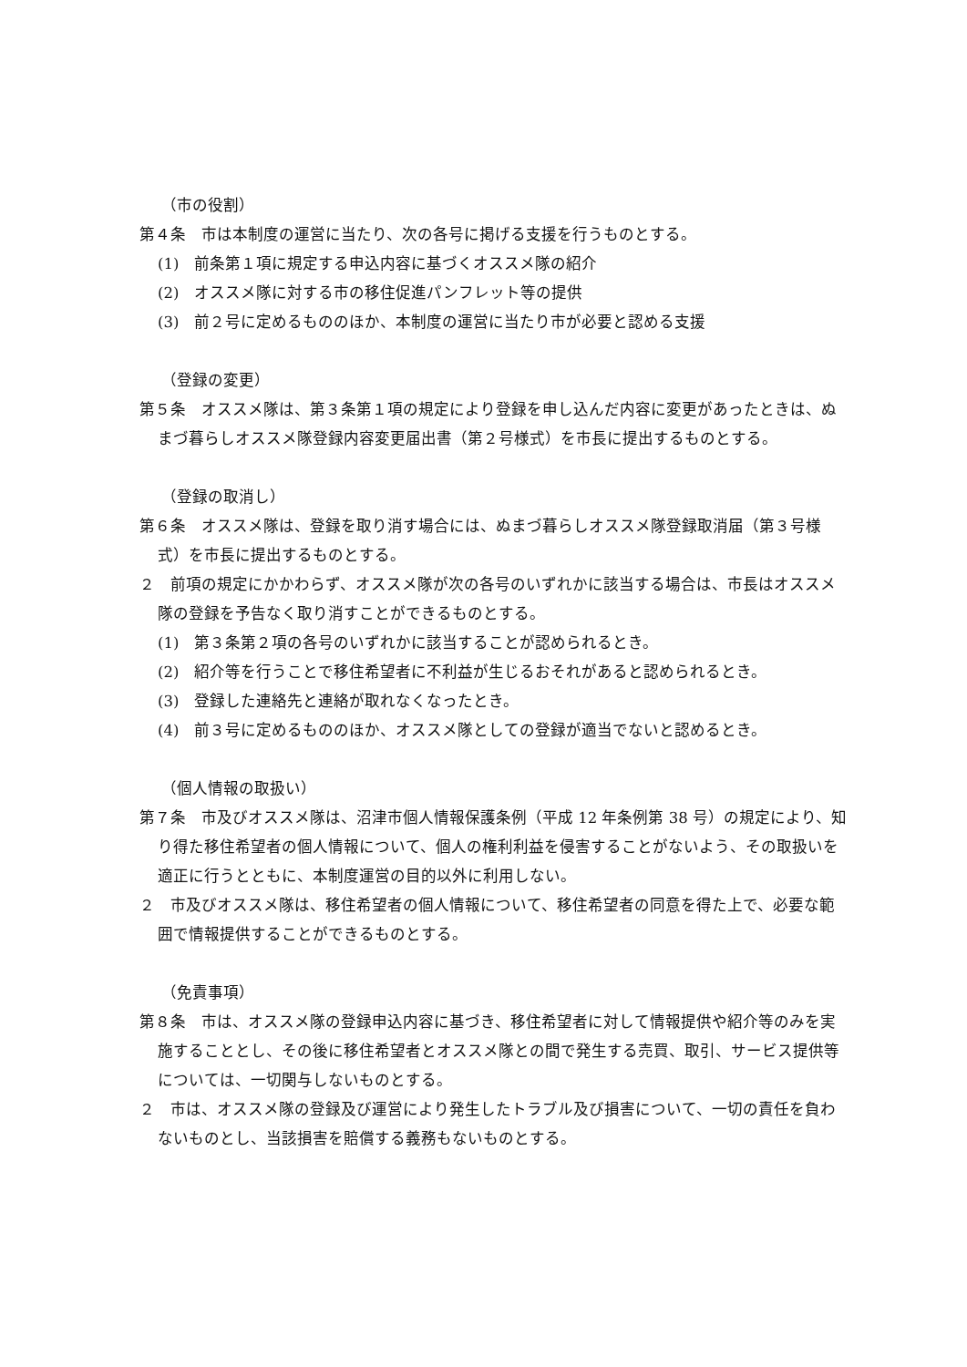（市の役割）
第４条　市は本制度の運営に当たり、次の各号に掲げる支援を行うものとする。
(1)　前条第１項に規定する申込内容に基づくオススメ隊の紹介
(2)　オススメ隊に対する市の移住促進パンフレット等の提供
(3)　前２号に定めるもののほか、本制度の運営に当たり市が必要と認める支援
（登録の変更）
第５条　オススメ隊は、第３条第１項の規定により登録を申し込んだ内容に変更があったときは、ぬまづ暮らしオススメ隊登録内容変更届出書（第２号様式）を市長に提出するものとする。
（登録の取消し）
第６条　オススメ隊は、登録を取り消す場合には、ぬまづ暮らしオススメ隊登録取消届（第３号様式）を市長に提出するものとする。
２　前項の規定にかかわらず、オススメ隊が次の各号のいずれかに該当する場合は、市長はオススメ隊の登録を予告なく取り消すことができるものとする。
(1)　第３条第２項の各号のいずれかに該当することが認められるとき。
(2)　紹介等を行うことで移住希望者に不利益が生じるおそれがあると認められるとき。
(3)　登録した連絡先と連絡が取れなくなったとき。
(4)　前３号に定めるもののほか、オススメ隊としての登録が適当でないと認めるとき。
（個人情報の取扱い）
第７条　市及びオススメ隊は、沼津市個人情報保護条例（平成 12 年条例第 38 号）の規定により、知り得た移住希望者の個人情報について、個人の権利利益を侵害することがないよう、その取扱いを適正に行うとともに、本制度運営の目的以外に利用しない。
２　市及びオススメ隊は、移住希望者の個人情報について、移住希望者の同意を得た上で、必要な範囲で情報提供することができるものとする。
（免責事項）
第８条　市は、オススメ隊の登録申込内容に基づき、移住希望者に対して情報提供や紹介等のみを実施することとし、その後に移住希望者とオススメ隊との間で発生する売買、取引、サービス提供等については、一切関与しないものとする。
２　市は、オススメ隊の登録及び運営により発生したトラブル及び損害について、一切の責任を負わないものとし、当該損害を賠償する義務もないものとする。